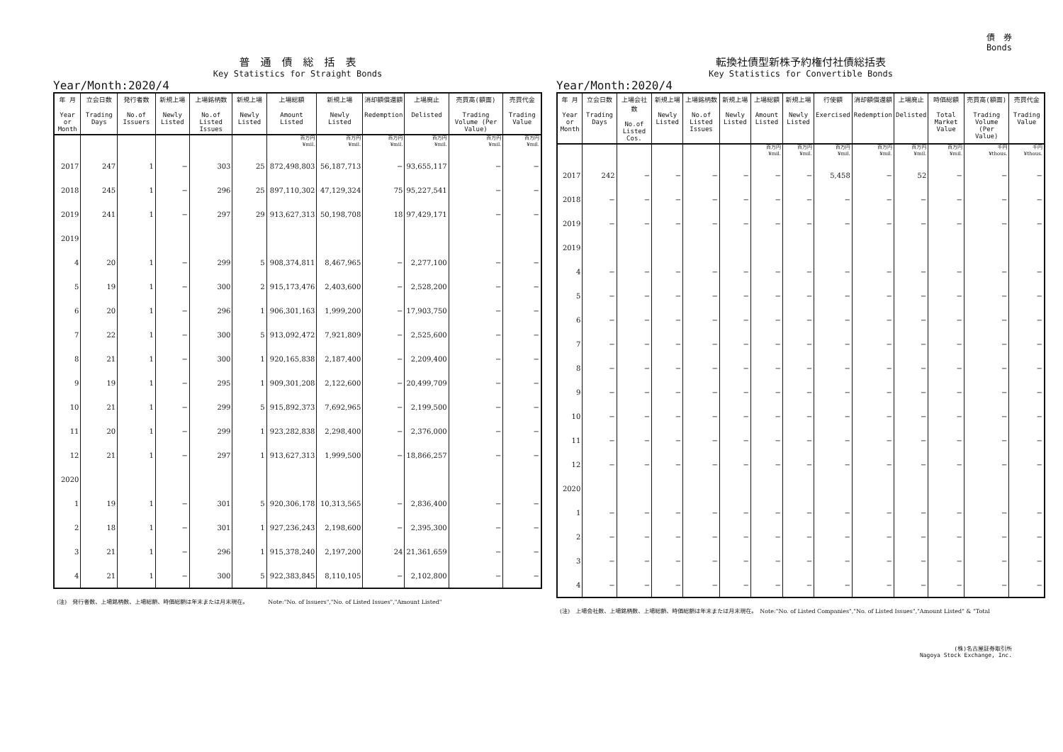債　券
Bonds
普　通　債　総　括　表
Key Statistics for Straight Bonds
Year/Month:2020/4
| 年 月 Year or Month | 立会日数 Trading Days | 発行者数 No.of Issuers | 新規上場 Newly Listed | 上場銘柄数 No.of Listed Issues | 新規上場 Newly Listed | 上場総額 Amount Listed | 新規上場 Newly Listed | 消却額償還額 Redemption | 上場廃止 Delisted | 売買高(額面) Trading Volume (Per Value) | 売買代金 Trading Value |
| --- | --- | --- | --- | --- | --- | --- | --- | --- | --- | --- | --- |
| | | | | | | 百万円 ¥mil. | 百万円 ¥mil. | 百万円 ¥mil. | 百万円 ¥mil. | 百万円 ¥mil. | 百万円 ¥mil. |
| 2017 | 247 | 1 | − | 303 | 25 | 872,498,803 | 56,187,713 | − | 93,655,117 | − | − |
| 2018 | 245 | 1 | − | 296 | 25 | 897,110,302 | 47,129,324 | 75 | 95,227,541 | − | − |
| 2019 | 241 | 1 | − | 297 | 29 | 913,627,313 | 50,198,708 | 18 | 97,429,171 | − | − |
| 2019 | | | | | | | | | | | |
| 4 | 20 | 1 | − | 299 | 5 | 908,374,811 | 8,467,965 | − | 2,277,100 | − | − |
| 5 | 19 | 1 | − | 300 | 2 | 915,173,476 | 2,403,600 | − | 2,528,200 | − | − |
| 6 | 20 | 1 | − | 296 | 1 | 906,301,163 | 1,999,200 | − | 17,903,750 | − | − |
| 7 | 22 | 1 | − | 300 | 5 | 913,092,472 | 7,921,809 | − | 2,525,600 | − | − |
| 8 | 21 | 1 | − | 300 | 1 | 920,165,838 | 2,187,400 | − | 2,209,400 | − | − |
| 9 | 19 | 1 | − | 295 | 1 | 909,301,208 | 2,122,600 | − | 20,499,709 | − | − |
| 10 | 21 | 1 | − | 299 | 5 | 915,892,373 | 7,692,965 | − | 2,199,500 | − | − |
| 11 | 20 | 1 | − | 299 | 1 | 923,282,838 | 2,298,400 | − | 2,376,000 | − | − |
| 12 | 21 | 1 | − | 297 | 1 | 913,627,313 | 1,999,500 | − | 18,866,257 | − | − |
| 2020 | | | | | | | | | | | |
| 1 | 19 | 1 | − | 301 | 5 | 920,306,178 | 10,313,565 | − | 2,836,400 | − | − |
| 2 | 18 | 1 | − | 301 | 1 | 927,236,243 | 2,198,600 | − | 2,395,300 | − | − |
| 3 | 21 | 1 | − | 296 | 1 | 915,378,240 | 2,197,200 | 24 | 21,361,659 | − | − |
| 4 | 21 | 1 | − | 300 | 5 | 922,383,845 | 8,110,105 | − | 2,102,800 | − | − |
(注)　発行者数、上場銘柄数、上場総額、時価総額は年末または月末現在。　　　　Note:"No. of Issuers","No. of Listed Issues","Amount Listed"
転換社債型新株予約権付社債総括表
Key Statistics for Convertible Bonds
Year/Month:2020/4
| 年 月 Year or Month | 立会日数 Trading Days | 上場会社数 No.of Listed Cos. | 新規上場 Newly Listed | 上場銘柄数 No.of Listed Issues | 新規上場 Newly Listed | 上場総額 Amount Listed | 新規上場 Newly Listed | 行使額 Exercised | 消却額償還額 Redemption | 上場廃止 Delisted | 時価総額 Total Market Value | 売買高(額面) Trading Volume (Per Value) | 売買代金 Trading Value |
| --- | --- | --- | --- | --- | --- | --- | --- | --- | --- | --- | --- | --- | --- |
| | | | | | | 百万円 ¥mil. | 百万円 ¥mil. | 百万円 ¥mil. | 百万円 ¥mil. | 百万円 ¥mil. | 百万円 ¥mil. | 千円 ¥thous. | 千円 ¥thous. |
| 2017 | 242 | − | − | − | − | − | − | 5,458 | − | 52 | − | − | − |
| 2018 | − | − | − | − | − | − | − | − | − | − | − | − | − |
| 2019 | − | − | − | − | − | − | − | − | − | − | − | − | − |
| 2019 | | | | | | | | | | | | | |
| 4 | − | − | − | − | − | − | − | − | − | − | − | − | − |
| 5 | − | − | − | − | − | − | − | − | − | − | − | − | − |
| 6 | − | − | − | − | − | − | − | − | − | − | − | − | − |
| 7 | − | − | − | − | − | − | − | − | − | − | − | − | − |
| 8 | − | − | − | − | − | − | − | − | − | − | − | − | − |
| 9 | − | − | − | − | − | − | − | − | − | − | − | − | − |
| 10 | − | − | − | − | − | − | − | − | − | − | − | − | − |
| 11 | − | − | − | − | − | − | − | − | − | − | − | − | − |
| 12 | − | − | − | − | − | − | − | − | − | − | − | − | − |
| 2020 | | | | | | | | | | | | | |
| 1 | − | − | − | − | − | − | − | − | − | − | − | − | − |
| 2 | − | − | − | − | − | − | − | − | − | − | − | − | − |
| 3 | − | − | − | − | − | − | − | − | − | − | − | − | − |
| 4 | − | − | − | − | − | − | − | − | − | − | − | − | − |
(注)　上場会社数、上場銘柄数、上場総額、時価総額は年末または月末現在。　Note:"No. of Listed Companies","No. of Listed Issues","Amount Listed" & "Total
(株)名古屋証券取引所
Nagoya Stock Exchange, Inc.